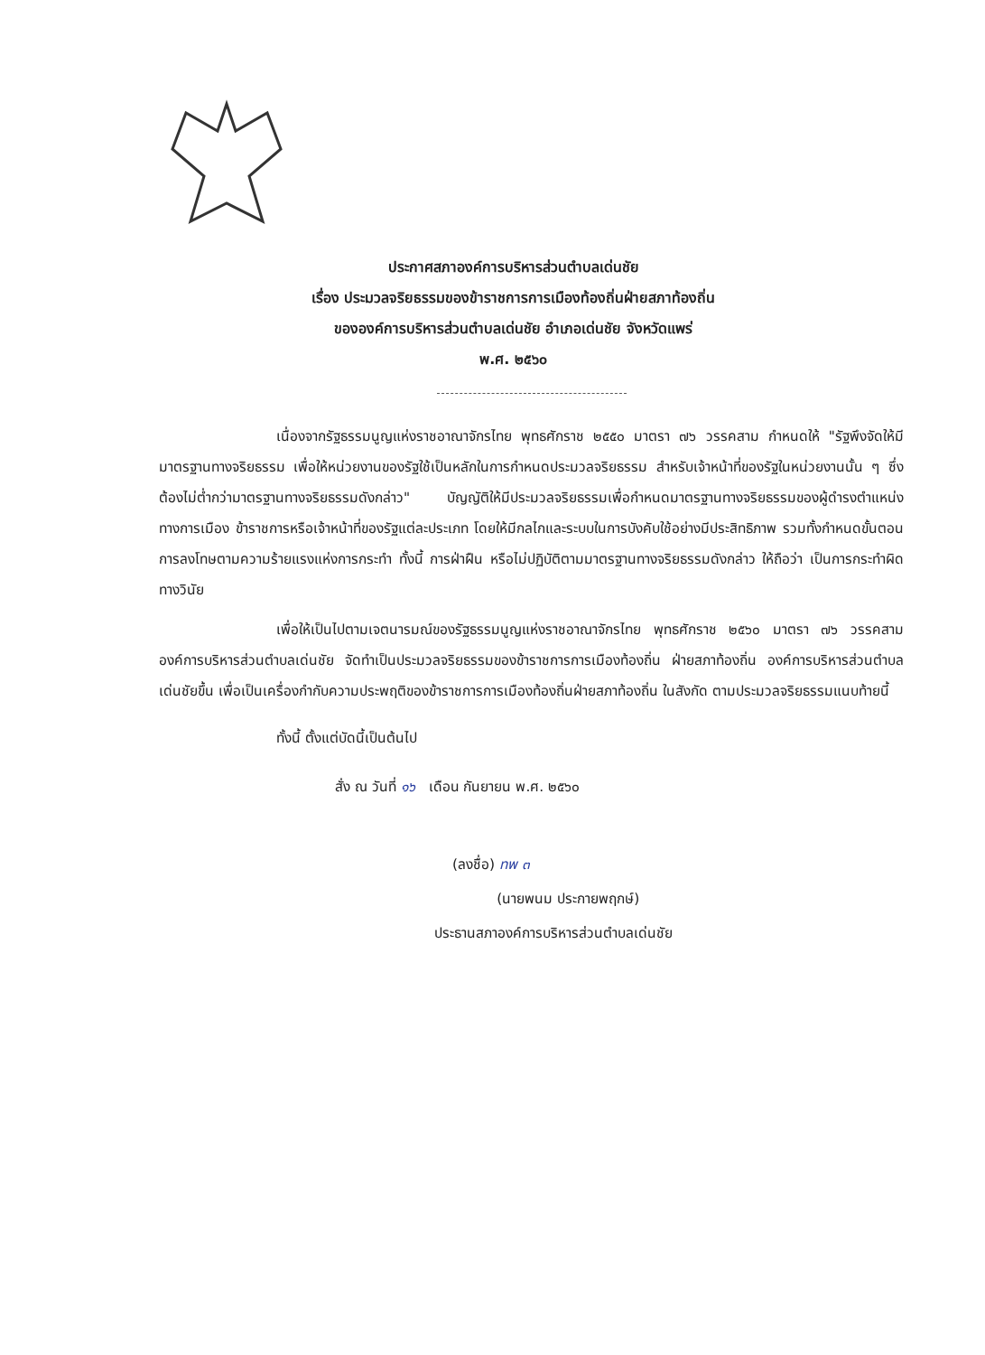ประกาศสภาองค์การบริหารส่วนตำบลเด่นชัย
เรื่อง ประมวลจริยธรรมของข้าราชการการเมืองท้องถิ่นฝ่ายสภาท้องถิ่น
ขององค์การบริหารส่วนตำบลเด่นชัย อำเภอเด่นชัย จังหวัดแพร่
พ.ศ. ๒๕๖๐
เนื่องจากรัฐธรรมนูญแห่งราชอาณาจักรไทย พุทธศักราช ๒๕๕๐ มาตรา ๗๖ วรรคสาม กำหนดให้ "รัฐพึงจัดให้มีมาตรฐานทางจริยธรรม เพื่อให้หน่วยงานของรัฐใช้เป็นหลักในการกำหนดประมวลจริยธรรม สำหรับเจ้าหน้าที่ของรัฐในหน่วยงานนั้น ๆ ซึ่งต้องไม่ต่ำกว่ามาตรฐานทางจริยธรรมดังกล่าว" บัญญัติให้มีประมวลจริยธรรมเพื่อกำหนดมาตรฐานทางจริยธรรมของผู้ดำรงตำแหน่งทางการเมือง ข้าราชการหรือเจ้าหน้าที่ของรัฐแต่ละประเภท โดยให้มีกลไกและระบบในการบังคับใช้อย่างมีประสิทธิภาพ รวมทั้งกำหนดขั้นตอนการลงโทษตามความร้ายแรงแห่งการกระทำ ทั้งนี้ การฝ่าฝืน หรือไม่ปฏิบัติตามมาตรฐานทางจริยธรรมดังกล่าว ให้ถือว่า เป็นการกระทำผิดทางวินัย
เพื่อให้เป็นไปตามเจตนารมณ์ของรัฐธรรมนูญแห่งราชอาณาจักรไทย พุทธศักราช ๒๕๖๐ มาตรา ๗๖ วรรคสาม องค์การบริหารส่วนตำบลเด่นชัย จัดทำเป็นประมวลจริยธรรมของข้าราชการการเมืองท้องถิ่น ฝ่ายสภาท้องถิ่น องค์การบริหารส่วนตำบลเด่นชัยขึ้น เพื่อเป็นเครื่องกำกับความประพฤติของข้าราชการการเมืองท้องถิ่นฝ่ายสภาท้องถิ่น ในสังกัด ตามประมวลจริยธรรมแนบท้ายนี้
ทั้งนี้ ตั้งแต่บัดนี้เป็นต้นไป
สั่ง ณ วันที่ ๑๖ เดือน กันยายน พ.ศ. ๒๕๖๐
(ลงชื่อ) ทพ ๓
(นายพนม ประกายพฤกษ์)
ประธานสภาองค์การบริหารส่วนตำบลเด่นชัย